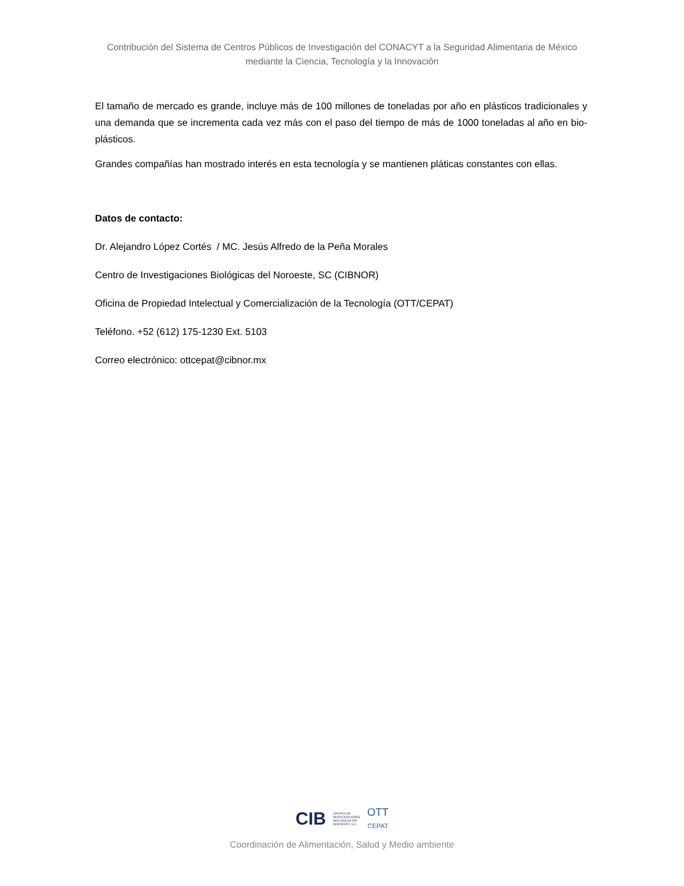Contribución del Sistema de Centros Públicos de Investigación del CONACYT a la Seguridad Alimentaria de México mediante la Ciencia, Tecnología y la Innovación
El tamaño de mercado es grande, incluye más de 100 millones de toneladas por año en plásticos tradicionales y una demanda que se incrementa cada vez más con el paso del tiempo de más de 1000 toneladas al año en bio-plásticos.
Grandes compañías han mostrado interés en esta tecnología y se mantienen pláticas constantes con ellas.
Datos de contacto:
Dr. Alejandro López Cortés / MC. Jesús Alfredo de la Peña Morales
Centro de Investigaciones Biológicas del Noroeste, SC (CIBNOR)
Oficina de Propiedad Intelectual y Comercialización de la Tecnología (OTT/CEPAT)
Teléfono. +52 (612) 175-1230 Ext. 5103
Correo electrónico: ottcepat@cibnor.mx
CIB CENTRO DE
INVESTIGACIONES
BIOLOGICAS DEL
NOROESTE, S.C. OTT
CEPAT
Coordinación de Alimentación, Salud y Medio ambiente